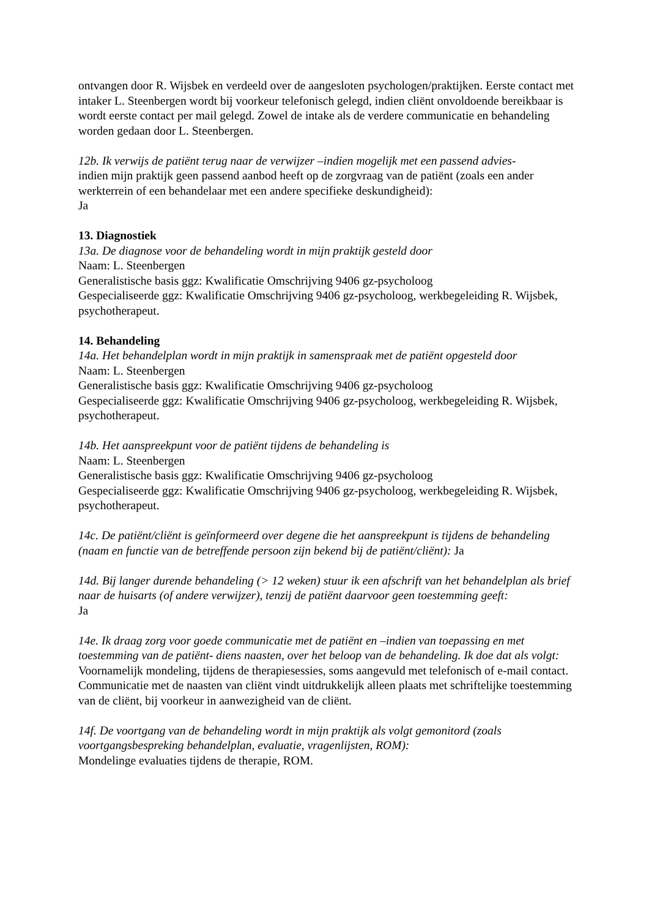ontvangen door R. Wijsbek en verdeeld over de aangesloten psychologen/praktijken. Eerste contact met intaker L. Steenbergen wordt bij voorkeur telefonisch gelegd, indien cliënt onvoldoende bereikbaar is wordt eerste contact per mail gelegd. Zowel de intake als de verdere communicatie en behandeling worden gedaan door L. Steenbergen.
12b. Ik verwijs de patiënt terug naar de verwijzer –indien mogelijk met een passend advies-
indien mijn praktijk geen passend aanbod heeft op de zorgvraag van de patiënt (zoals een ander werkterrein of een behandelaar met een andere specifieke deskundigheid):
Ja
13. Diagnostiek
13a. De diagnose voor de behandeling wordt in mijn praktijk gesteld door
Naam: L. Steenbergen
Generalistische basis ggz: Kwalificatie Omschrijving 9406 gz-psycholoog
Gespecialiseerde ggz: Kwalificatie Omschrijving 9406 gz-psycholoog, werkbegeleiding R. Wijsbek, psychotherapeut.
14. Behandeling
14a. Het behandelplan wordt in mijn praktijk in samenspraak met de patiënt opgesteld door
Naam: L. Steenbergen
Generalistische basis ggz: Kwalificatie Omschrijving 9406 gz-psycholoog
Gespecialiseerde ggz: Kwalificatie Omschrijving 9406 gz-psycholoog, werkbegeleiding R. Wijsbek, psychotherapeut.
14b. Het aanspreekpunt voor de patiënt tijdens de behandeling is
Naam: L. Steenbergen
Generalistische basis ggz: Kwalificatie Omschrijving 9406 gz-psycholoog
Gespecialiseerde ggz: Kwalificatie Omschrijving 9406 gz-psycholoog, werkbegeleiding R. Wijsbek, psychotherapeut.
14c. De patiënt/cliënt is geïnformeerd over degene die het aanspreekpunt is tijdens de behandeling (naam en functie van de betreffende persoon zijn bekend bij de patiënt/cliënt): Ja
14d. Bij langer durende behandeling (> 12 weken) stuur ik een afschrift van het behandelplan als brief naar de huisarts (of andere verwijzer), tenzij de patiënt daarvoor geen toestemming geeft:
Ja
14e. Ik draag zorg voor goede communicatie met de patiënt en –indien van toepassing en met toestemming van de patiënt- diens naasten, over het beloop van de behandeling. Ik doe dat als volgt:
Voornamelijk mondeling, tijdens de therapiesessies, soms aangevuld met telefonisch of e-mail contact. Communicatie met de naasten van cliënt vindt uitdrukkelijk alleen plaats met schriftelijke toestemming van de cliënt, bij voorkeur in aanwezigheid van de cliënt.
14f. De voortgang van de behandeling wordt in mijn praktijk als volgt gemonitord (zoals voortgangsbespreking behandelplan, evaluatie, vragenlijsten, ROM):
Mondelinge evaluaties tijdens de therapie, ROM.